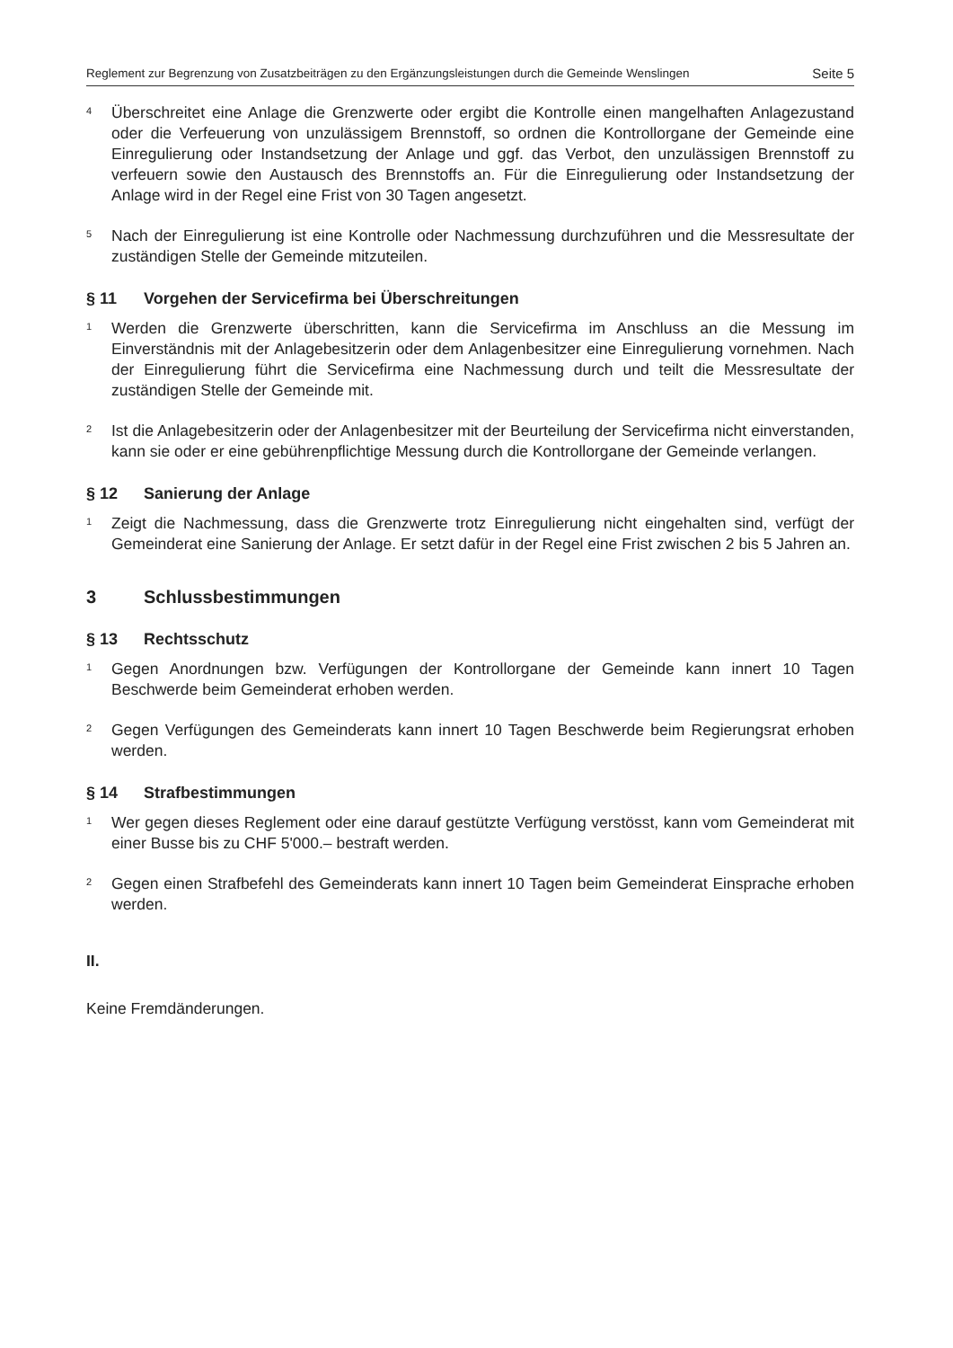Reglement zur Begrenzung von Zusatzbeiträgen zu den Ergänzungsleistungen durch die Gemeinde Wenslingen Seite 5
4
Überschreitet eine Anlage die Grenzwerte oder ergibt die Kontrolle einen mangelhaften Anlagezustand oder die Verfeuerung von unzulässigem Brennstoff, so ordnen die Kontrollorgane der Gemeinde eine Einregulierung oder Instandsetzung der Anlage und ggf. das Verbot, den unzulässigen Brennstoff zu verfeuern sowie den Austausch des Brennstoffs an. Für die Einregulierung oder Instandsetzung der Anlage wird in der Regel eine Frist von 30 Tagen angesetzt.
5
Nach der Einregulierung ist eine Kontrolle oder Nachmessung durchzuführen und die Messresultate der zuständigen Stelle der Gemeinde mitzuteilen.
§ 11 Vorgehen der Servicefirma bei Überschreitungen
1
Werden die Grenzwerte überschritten, kann die Servicefirma im Anschluss an die Messung im Einverständnis mit der Anlagebesitzerin oder dem Anlagenbesitzer eine Einregulierung vornehmen. Nach der Einregulierung führt die Servicefirma eine Nachmessung durch und teilt die Messresultate der zuständigen Stelle der Gemeinde mit.
2
Ist die Anlagebesitzerin oder der Anlagenbesitzer mit der Beurteilung der Servicefirma nicht einverstanden, kann sie oder er eine gebührenpflichtige Messung durch die Kontrollorgane der Gemeinde verlangen.
§ 12 Sanierung der Anlage
1
Zeigt die Nachmessung, dass die Grenzwerte trotz Einregulierung nicht eingehalten sind, verfügt der Gemeinderat eine Sanierung der Anlage. Er setzt dafür in der Regel eine Frist zwischen 2 bis 5 Jahren an.
3 Schlussbestimmungen
§ 13 Rechtsschutz
1
Gegen Anordnungen bzw. Verfügungen der Kontrollorgane der Gemeinde kann innert 10 Tagen Beschwerde beim Gemeinderat erhoben werden.
2
Gegen Verfügungen des Gemeinderats kann innert 10 Tagen Beschwerde beim Regierungsrat erhoben werden.
§ 14 Strafbestimmungen
1
Wer gegen dieses Reglement oder eine darauf gestützte Verfügung verstösst, kann vom Gemeinderat mit einer Busse bis zu CHF 5'000.– bestraft werden.
2
Gegen einen Strafbefehl des Gemeinderats kann innert 10 Tagen beim Gemeinderat Einsprache erhoben werden.
II.
Keine Fremdänderungen.